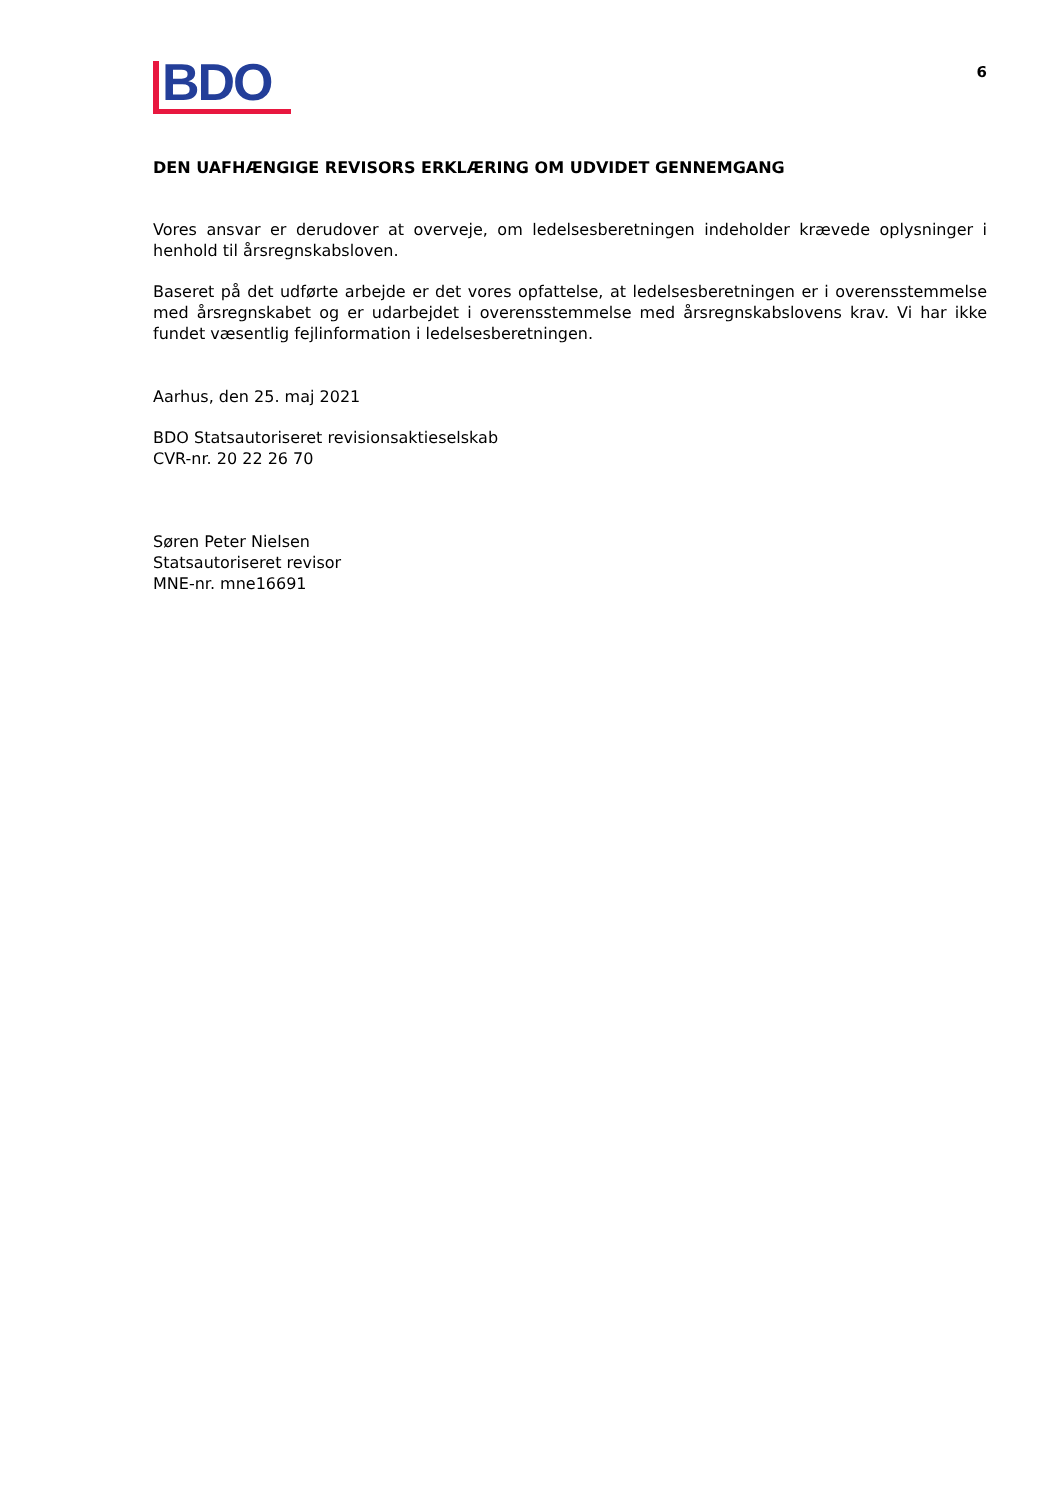BDO
6
DEN UAFHÆNGIGE REVISORS ERKLÆRING OM UDVIDET GENNEMGANG
Vores ansvar er derudover at overveje, om ledelsesberetningen indeholder krævede oplysninger i henhold til årsregnskabsloven.
Baseret på det udførte arbejde er det vores opfattelse, at ledelsesberetningen er i overensstemmelse med årsregnskabet og er udarbejdet i overensstemmelse med årsregnskabslovens krav. Vi har ikke fundet væsentlig fejlinformation i ledelsesberetningen.
Aarhus, den 25. maj 2021
BDO Statsautoriseret revisionsaktieselskab
CVR-nr. 20 22 26 70
Søren Peter Nielsen
Statsautoriseret revisor
MNE-nr. mne16691